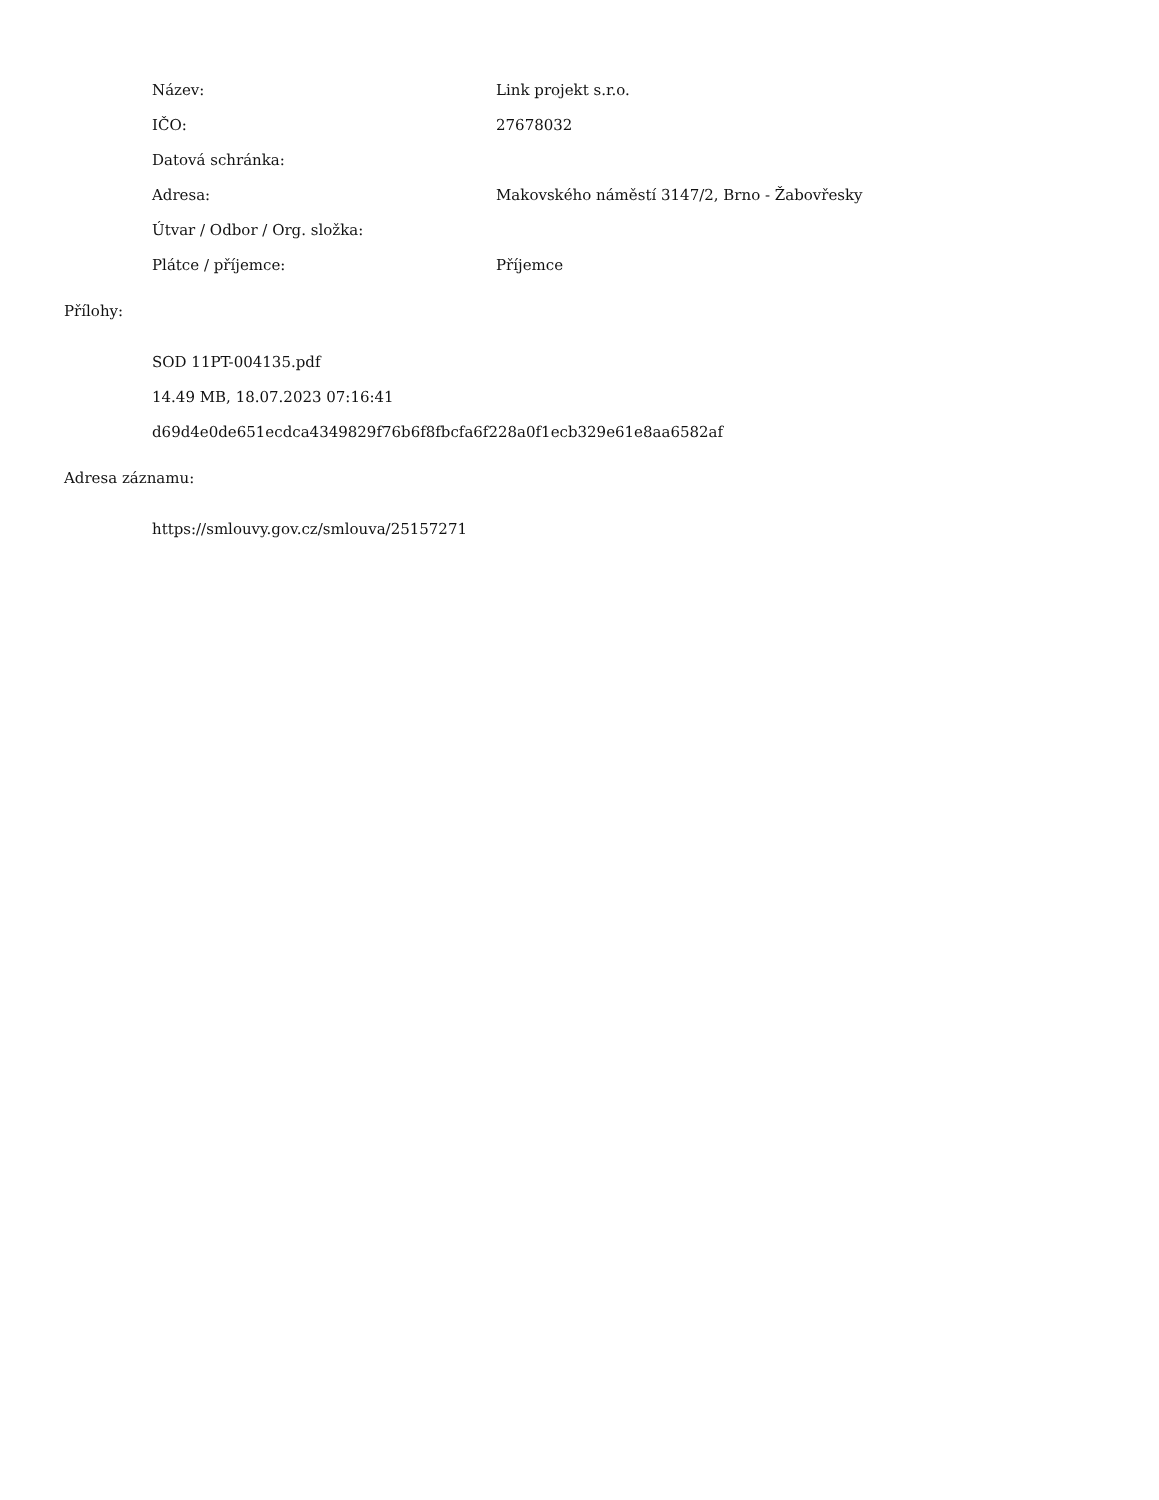Název: Link projekt s.r.o.
IČO: 27678032
Datová schránka:
Adresa:
Makovského náměstí 3147/2, Brno - Žabovřesky
Útvar / Odbor / Org. složka:
Plátce / příjemce: Příjemce
Přílohy:
SOD 11PT-004135.pdf
14.49 MB, 18.07.2023 07:16:41
d69d4e0de651ecdca4349829f76b6f8fbcfa6f228a0f1ecb329e61e8aa6582af
Adresa záznamu:
https://smlouvy.gov.cz/smlouva/25157271